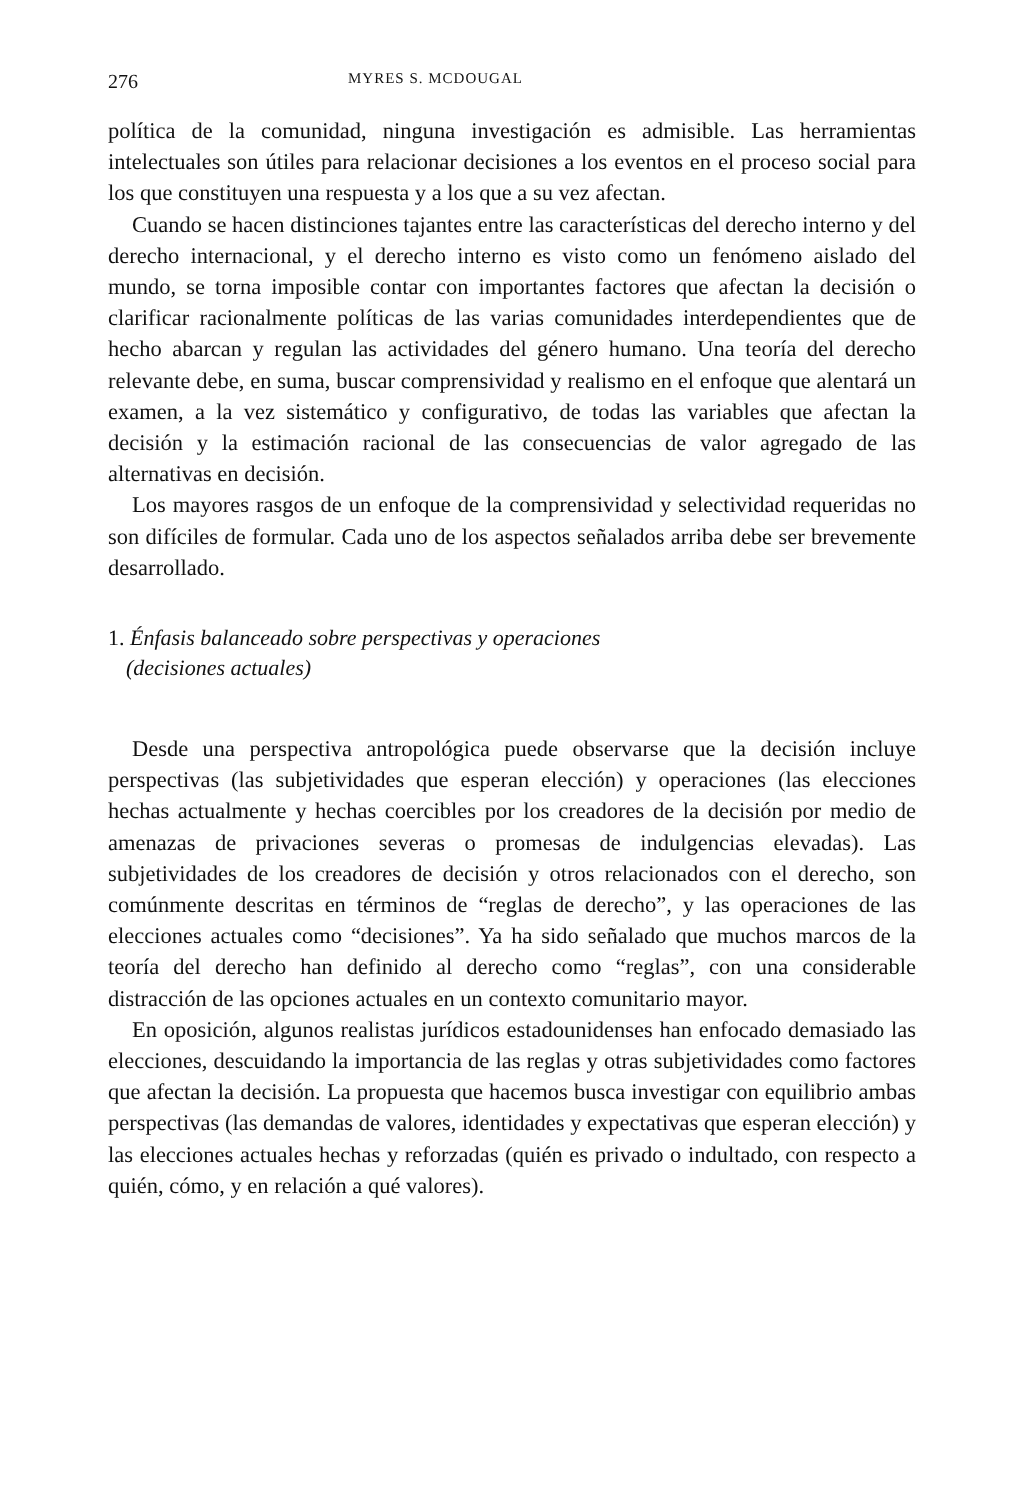276 MYRES S. MCDOUGAL
política de la comunidad, ninguna investigación es admisible. Las herramientas intelectuales son útiles para relacionar decisiones a los eventos en el proceso social para los que constituyen una respuesta y a los que a su vez afectan.
Cuando se hacen distinciones tajantes entre las características del derecho interno y del derecho internacional, y el derecho interno es visto como un fenómeno aislado del mundo, se torna imposible contar con importantes factores que afectan la decisión o clarificar racionalmente políticas de las varias comunidades interdependientes que de hecho abarcan y regulan las actividades del género humano. Una teoría del derecho relevante debe, en suma, buscar comprensividad y realismo en el enfoque que alentará un examen, a la vez sistemático y configurativo, de todas las variables que afectan la decisión y la estimación racional de las consecuencias de valor agregado de las alternativas en decisión.
Los mayores rasgos de un enfoque de la comprensividad y selectividad requeridas no son difíciles de formular. Cada uno de los aspectos señalados arriba debe ser brevemente desarrollado.
1. Énfasis balanceado sobre perspectivas y operaciones
(decisiones actuales)
Desde una perspectiva antropológica puede observarse que la decisión incluye perspectivas (las subjetividades que esperan elección) y operaciones (las elecciones hechas actualmente y hechas coercibles por los creadores de la decisión por medio de amenazas de privaciones severas o promesas de indulgencias elevadas). Las subjetividades de los creadores de decisión y otros relacionados con el derecho, son comúnmente descritas en términos de “reglas de derecho”, y las operaciones de las elecciones actuales como “decisiones”. Ya ha sido señalado que muchos marcos de la teoría del derecho han definido al derecho como “reglas”, con una considerable distracción de las opciones actuales en un contexto comunitario mayor.
En oposición, algunos realistas jurídicos estadounidenses han enfocado demasiado las elecciones, descuidando la importancia de las reglas y otras subjetividades como factores que afectan la decisión. La propuesta que hacemos busca investigar con equilibrio ambas perspectivas (las demandas de valores, identidades y expectativas que esperan elección) y las elecciones actuales hechas y reforzadas (quién es privado o indultado, con respecto a quién, cómo, y en relación a qué valores).